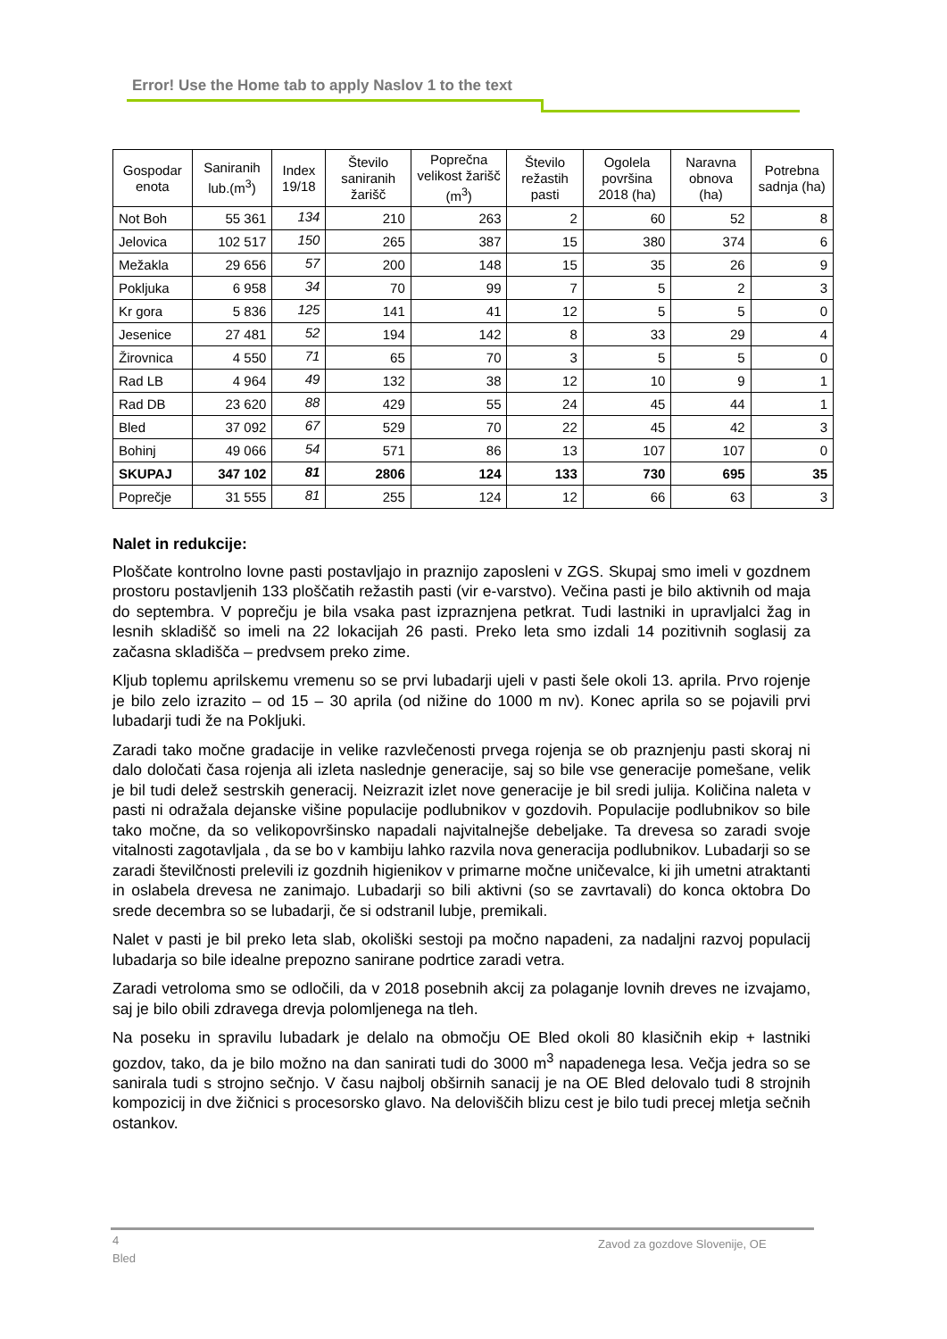Error! Use the Home tab to apply Naslov 1 to the text
| Gospodar enota | Saniranih lub.(m<sup>3</sup>) | Index 19/18 | Število saniranih žarišč | Poprečna velikost žarišč (m<sup>3</sup>) | Število režastih pasti | Ogolela površina 2018 (ha) | Naravna obnova (ha) | Potrebna sadnja (ha) |
| --- | --- | --- | --- | --- | --- | --- | --- | --- |
| Not Boh | 55 361 | 134 | 210 | 263 | 2 | 60 | 52 | 8 |
| Jelovica | 102 517 | 150 | 265 | 387 | 15 | 380 | 374 | 6 |
| Mežakla | 29 656 | 57 | 200 | 148 | 15 | 35 | 26 | 9 |
| Pokljuka | 6 958 | 34 | 70 | 99 | 7 | 5 | 2 | 3 |
| Kr gora | 5 836 | 125 | 141 | 41 | 12 | 5 | 5 | 0 |
| Jesenice | 27 481 | 52 | 194 | 142 | 8 | 33 | 29 | 4 |
| Žirovnica | 4 550 | 71 | 65 | 70 | 3 | 5 | 5 | 0 |
| Rad LB | 4 964 | 49 | 132 | 38 | 12 | 10 | 9 | 1 |
| Rad DB | 23 620 | 88 | 429 | 55 | 24 | 45 | 44 | 1 |
| Bled | 37 092 | 67 | 529 | 70 | 22 | 45 | 42 | 3 |
| Bohinj | 49 066 | 54 | 571 | 86 | 13 | 107 | 107 | 0 |
| SKUPAJ | 347 102 | 81 | 2806 | 124 | 133 | 730 | 695 | 35 |
| Poprečje | 31 555 | 81 | 255 | 124 | 12 | 66 | 63 | 3 |
Nalet in redukcije:
Ploščate kontrolno lovne pasti postavljajo in praznijo zaposleni v ZGS. Skupaj smo imeli v gozdnem prostoru postavljenih 133 ploščatih režastih pasti (vir e-varstvo). Večina pasti je bilo aktivnih od maja do septembra. V poprečju je bila vsaka past izpraznjena petkrat. Tudi lastniki in upravljalci žag in lesnih skladišč so imeli na 22 lokacijah 26 pasti. Preko leta smo izdali 14 pozitivnih soglasij za začasna skladišča – predvsem preko zime.
Kljub toplemu aprilskemu vremenu so se prvi lubadarji ujeli v pasti šele okoli 13. aprila. Prvo rojenje je bilo zelo izrazito – od 15 – 30 aprila (od nižine do 1000 m nv). Konec aprila so se pojavili prvi lubadarji tudi že na Pokljuki.
Zaradi tako močne gradacije in velike razvlečenosti prvega rojenja se ob praznjenju pasti skoraj ni dalo določati časa rojenja ali izleta naslednje generacije, saj so bile vse generacije pomešane, velik je bil tudi delež sestrskih generacij. Neizrazit izlet nove generacije je bil sredi julija. Količina naleta v pasti ni odražala dejanske višine populacije podlubnikov v gozdovih. Populacije podlubnikov so bile tako močne, da so velikopovršinsko napadali najvitalnejše debeljake. Ta drevesa so zaradi svoje vitalnosti zagotavljala , da se bo v kambiju lahko razvila nova generacija podlubnikov. Lubadarji so se zaradi številčnosti prelevili iz gozdnih higienikov v primarne močne uničevalce, ki jih umetni atraktanti in oslabela drevesa ne zanimajo. Lubadarji so bili aktivni (so se zavrtavali) do konca oktobra Do srede decembra so se lubadarji, če si odstranil lubje, premikali.
Nalet v pasti je bil preko leta slab, okoliški sestoji pa močno napadeni, za nadaljni razvoj populacij lubadarja so bile idealne prepozno sanirane podrtice zaradi vetra.
Zaradi vetroloma smo se odločili, da v 2018 posebnih akcij za polaganje lovnih dreves ne izvajamo, saj je bilo obili zdravega drevja polomljenega na tleh.
Na poseku in spravilu lubadark je delalo na območju OE Bled okoli 80 klasičnih ekip + lastniki gozdov, tako, da je bilo možno na dan sanirati tudi do 3000 m<sup>3</sup> napadenega lesa. Večja jedra so se sanirala tudi s strojno sečnjo. V času najbolj obširnih sanacij je na OE Bled delovalo tudi 8 strojnih kompozicij in dve žičnici s procesorsko glavo. Na deloviščih blizu cest je bilo tudi precej mletja sečnih ostankov.
4
Bled
Zavod za gozdove Slovenije, OE